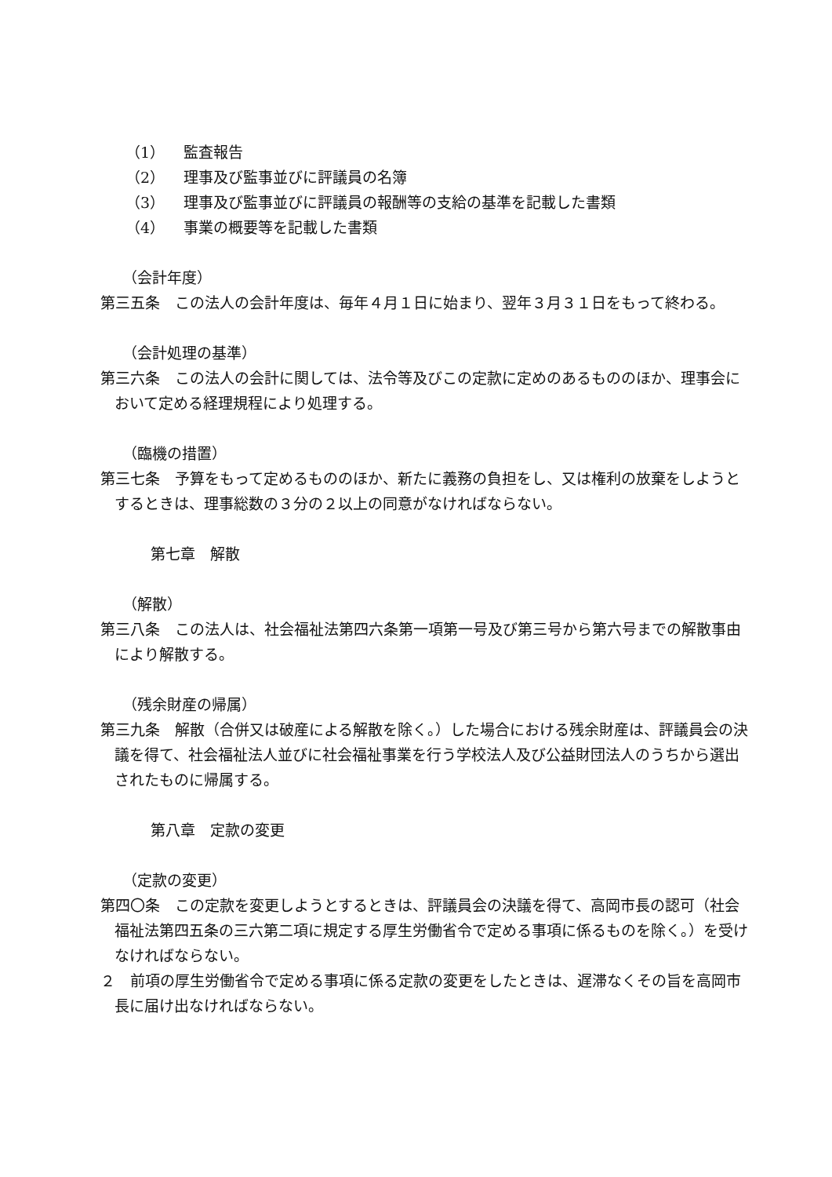（1） 監査報告
（2） 理事及び監事並びに評議員の名簿
（3） 理事及び監事並びに評議員の報酬等の支給の基準を記載した書類
（4） 事業の概要等を記載した書類
（会計年度）
第三五条　この法人の会計年度は、毎年４月１日に始まり、翌年３月３１日をもって終わる。
（会計処理の基準）
第三六条　この法人の会計に関しては、法令等及びこの定款に定めのあるもののほか、理事会において定める経理規程により処理する。
（臨機の措置）
第三七条　予算をもって定めるもののほか、新たに義務の負担をし、又は権利の放棄をしようとするときは、理事総数の３分の２以上の同意がなければならない。
第七章　解散
（解散）
第三八条　この法人は、社会福祉法第四六条第一項第一号及び第三号から第六号までの解散事由により解散する。
（残余財産の帰属）
第三九条　解散（合併又は破産による解散を除く。）した場合における残余財産は、評議員会の決議を得て、社会福祉法人並びに社会福祉事業を行う学校法人及び公益財団法人のうちから選出されたものに帰属する。
第八章　定款の変更
（定款の変更）
第四〇条　この定款を変更しようとするときは、評議員会の決議を得て、高岡市長の認可（社会福祉法第四五条の三六第二項に規定する厚生労働省令で定める事項に係るものを除く。）を受けなければならない。
２　前項の厚生労働省令で定める事項に係る定款の変更をしたときは、遅滞なくその旨を高岡市長に届け出なければならない。